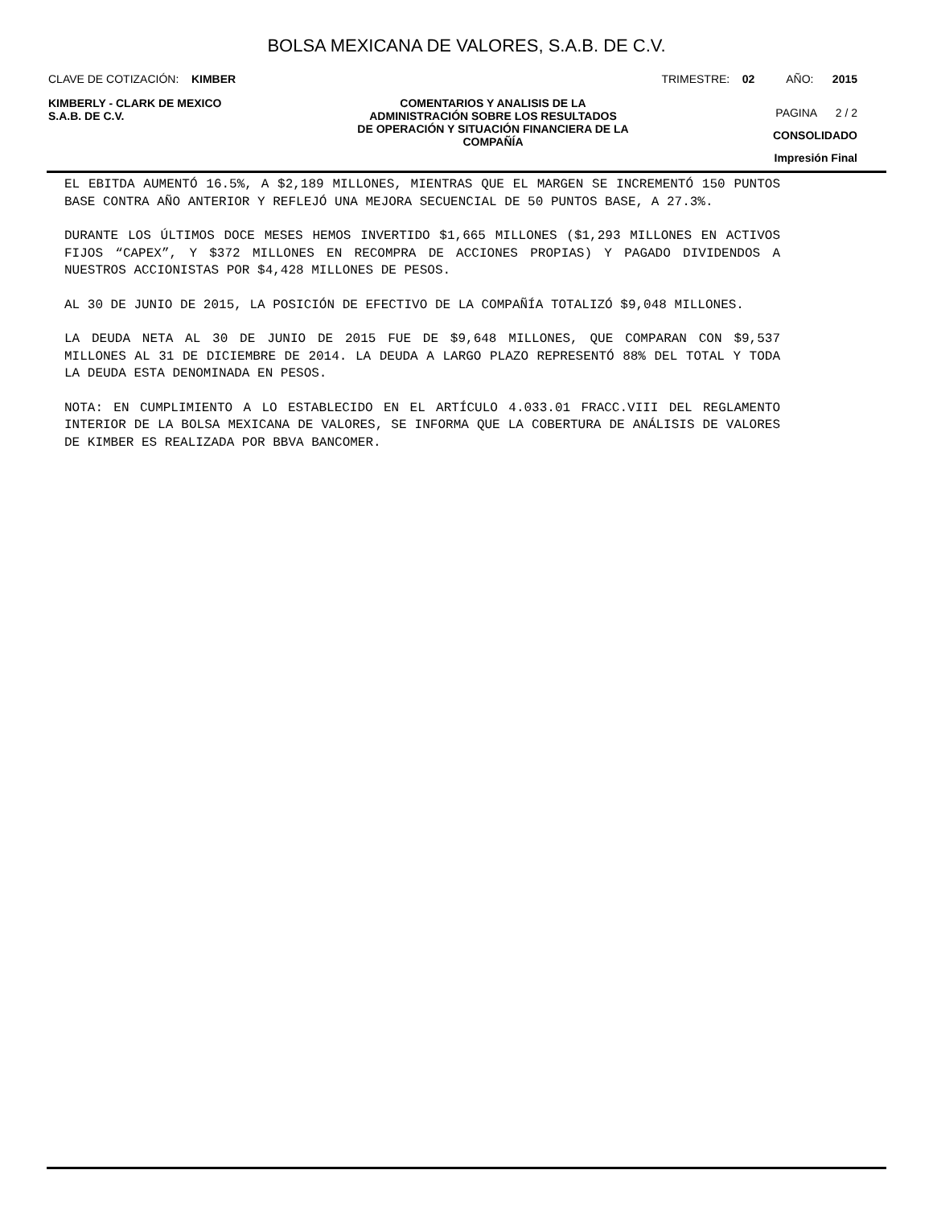BOLSA MEXICANA DE VALORES, S.A.B. DE C.V.
CLAVE DE COTIZACIÓN: KIMBER TRIMESTRE: 02 AÑO: 2015
KIMBERLY - CLARK DE MEXICO
S.A.B. DE C.V.
COMENTARIOS Y ANALISIS DE LA
ADMINISTRACIÓN SOBRE LOS RESULTADOS
DE OPERACIÓN Y SITUACIÓN FINANCIERA DE LA
COMPAÑÍA
PAGINA 2 / 2
CONSOLIDADO
Impresión Final
EL EBITDA AUMENTÓ 16.5%, A $2,189 MILLONES, MIENTRAS QUE EL MARGEN SE INCREMENTÓ 150 PUNTOS BASE CONTRA AÑO ANTERIOR Y REFLEJÓ UNA MEJORA SECUENCIAL DE 50 PUNTOS BASE, A 27.3%.
DURANTE LOS ÚLTIMOS DOCE MESES HEMOS INVERTIDO $1,665 MILLONES ($1,293 MILLONES EN ACTIVOS FIJOS “CAPEX”, Y $372 MILLONES EN RECOMPRA DE ACCIONES PROPIAS) Y PAGADO DIVIDENDOS A NUESTROS ACCIONISTAS POR $4,428 MILLONES DE PESOS.
AL 30 DE JUNIO DE 2015, LA POSICIÓN DE EFECTIVO DE LA COMPAÑÍA TOTALIZÓ $9,048 MILLONES.
LA DEUDA NETA AL 30 DE JUNIO DE 2015 FUE DE $9,648 MILLONES, QUE COMPARAN CON $9,537 MILLONES AL 31 DE DICIEMBRE DE 2014. LA DEUDA A LARGO PLAZO REPRESENTÓ 88% DEL TOTAL Y TODA LA DEUDA ESTA DENOMINADA EN PESOS.
NOTA: EN CUMPLIMIENTO A LO ESTABLECIDO EN EL ARTÍCULO 4.033.01 FRACC.VIII DEL REGLAMENTO INTERIOR DE LA BOLSA MEXICANA DE VALORES, SE INFORMA QUE LA COBERTURA DE ANÁLISIS DE VALORES DE KIMBER ES REALIZADA POR BBVA BANCOMER.